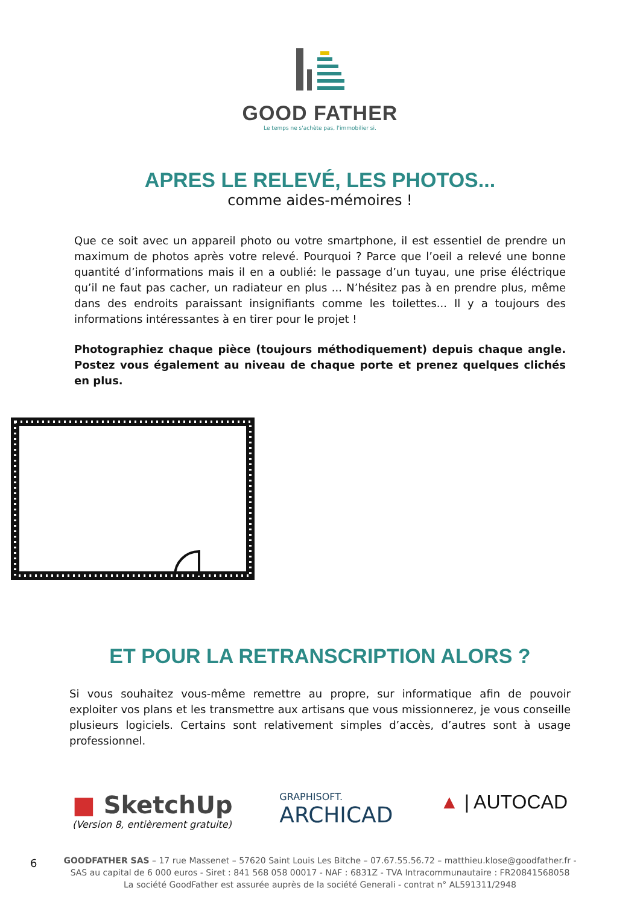GOOD FATHER
Le temps ne s'achète pas, l'immobilier si.
APRES LE RELEVÉ, LES PHOTOS...
comme aides-mémoires !
Que ce soit avec un appareil photo ou votre smartphone, il est essentiel de prendre un maximum de photos après votre relevé. Pourquoi ? Parce que l’oeil a relevé une bonne quantité d’informations mais il en a oublié: le passage d’un tuyau, une prise éléctrique qu’il ne faut pas cacher, un radiateur en plus ... N’hésitez pas à en prendre plus, même dans des endroits paraissant insignifiants comme les toilettes... Il y a toujours des informations intéressantes à en tirer pour le projet !
Photographiez chaque pièce (toujours méthodiquement) depuis chaque angle. Postez vous également au niveau de chaque porte et prenez quelques clichés en plus.
ET POUR LA RETRANSCRIPTION ALORS ?
Si vous souhaitez vous-même remettre au propre, sur informatique afin de pouvoir exploiter vos plans et les transmettre aux artisans que vous missionnerez, je vous conseille plusieurs logiciels. Certains sont relativement simples d’accès, d’autres sont à usage professionnel.
■ SketchUp
(Version 8, entièrement gratuite)
GRAPHISOFT.
ARCHICAD
▲ | AUTOCAD
GOODFATHER SAS – 17 rue Massenet – 57620 Saint Louis Les Bitche – 07.67.55.56.72 – matthieu.klose@goodfather.fr -
SAS au capital de 6 000 euros - Siret : 841 568 058 00017 - NAF : 6831Z - TVA Intracommunautaire : FR20841568058
La société GoodFather est assurée auprès de la société Generali - contrat n° AL591311/2948
6